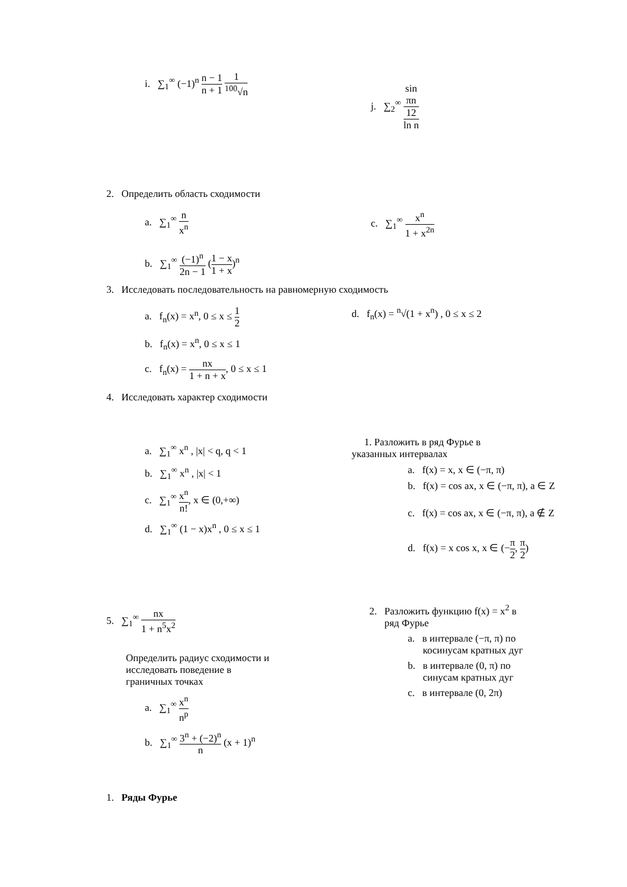i. ∑<sub>1</sub><sup>∞</sup> (−1)<sup>n</sup> n − 1 n + 1 1<sup>100</sup>√n
j. ∑<sub>2</sub><sup>∞</sup> sin
πn
12 ln n
2. Определить область сходимости
a. ∑<sub>1</sub><sup>∞</sup> n x<sup>n</sup> c. ∑<sub>1</sub><sup>∞</sup> x<sup>n</sup> 1 + x<sup>2n</sup>
b. ∑<sub>1</sub><sup>∞</sup> (−1)<sup>n</sup> 2n − 1 (1 − x 1 + x)<sup>n</sup>
3. Исследовать последовательность на равномерную сходимость
a. f<sub>n</sub>(x) = x<sup>n</sup>, 0 ≤ x ≤ 1 2
b. f<sub>n</sub>(x) = x<sup>n</sup>, 0 ≤ x ≤ 1
c. f<sub>n</sub>(x) = nx 1 + n + x, 0 ≤ x ≤ 1
d. f<sub>n</sub>(x) = <sup>n</sup>√(1 + x<sup>n</sup>) , 0 ≤ x ≤ 2
4. Исследовать характер сходимости
a. ∑<sub>1</sub><sup>∞</sup> x<sup>n</sup> , |x| < q, q < 1
b. ∑<sub>1</sub><sup>∞</sup> x<sup>n</sup> , |x| < 1
c. ∑<sub>1</sub><sup>∞</sup> x<sup>n</sup> n!, x ∈ (0,+∞)
d. ∑<sub>1</sub><sup>∞</sup> (1 − x)x<sup>n</sup> , 0 ≤ x ≤ 1
5. ∑<sub>1</sub><sup>∞</sup> nx 1 + n<sup>5</sup>x<sup>2</sup>
Определить радиус сходимости и
исследовать поведение в
граничных точках
a. ∑<sub>1</sub><sup>∞</sup> x<sup>n</sup> n<sup>p</sup>
b. ∑<sub>1</sub><sup>∞</sup> 3<sup>n</sup> + (−2)<sup>n</sup> n (x + 1)<sup>n</sup>
1. Ряды Фурье
1. Разложить в ряд Фурье в
указанных интервалах
a. f(x) = x, x ∈ (−π, π)
b. f(x) = cos ax, x ∈ (−π, π), a ∈ Z
c. f(x) = cos ax, x ∈ (−π, π), a ∉ Z
d. f(x) = x cos x, x ∈ (−π 2, π 2)
2. Разложить функцию f(x) = x<sup>2</sup> в
ряд Фурье
a. в интервале (−π, π) по
косинусам кратных дуг
b. в интервале (0, π) по
синусам кратных дуг
c. в интервале (0, 2π)